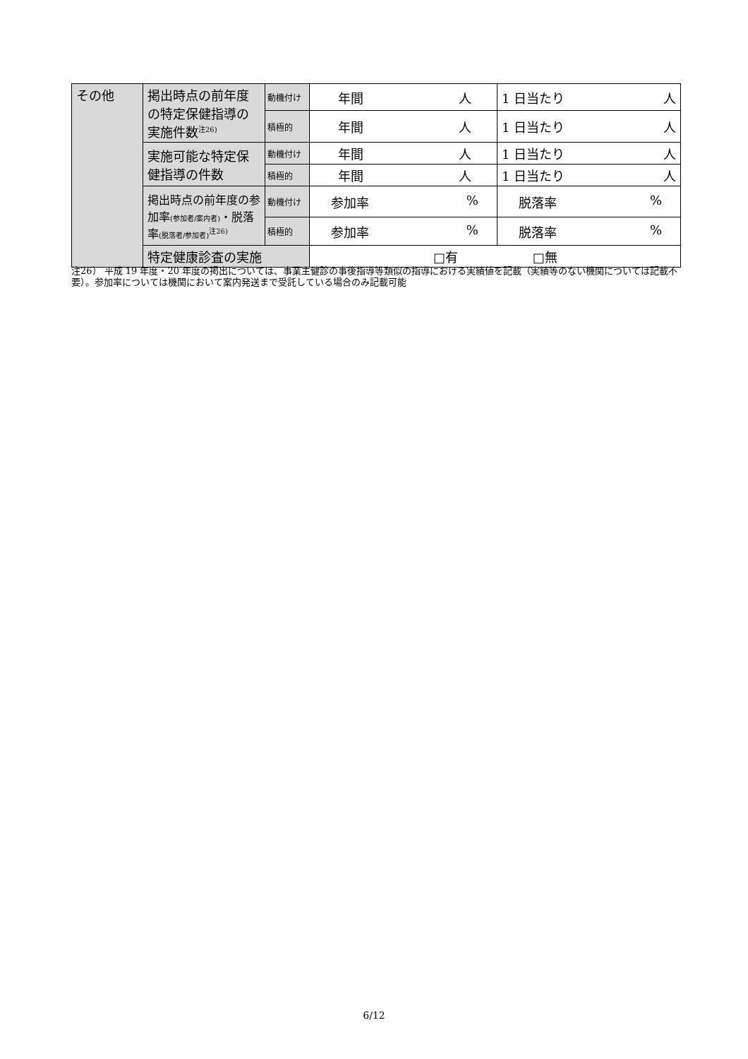| その他 | 掲出時点の前年度の特定保健指導の実施件数<sup>注26)</sup> | 動機付け | 年間 人 | 1 日当たり 人 |
| | | 積極的 | 年間 人 | 1 日当たり 人 |
| | 実施可能な特定保健指導の件数 | 動機付け | 年間 人 | 1 日当たり 人 |
| | | 積極的 | 年間 人 | 1 日当たり 人 |
| | 掲出時点の前年度の参加率 (参加者/案内者) ・脱落率 (脱落者/参加者)<sup>注26)</sup> | 動機付け | 参加率 % | 脱落率 % |
| | | 積極的 | 参加率 % | 脱落率 % |
| | 特定健康診査の実施 | | □有 □無 | |
注26） 平成 19 年度・20 年度の掲出については、事業主健診の事後指導等類似の指導における実績値を記載（実績等のない機関については記載不要）。参加率については機関において案内発送まで受託している場合のみ記載可能
6/12